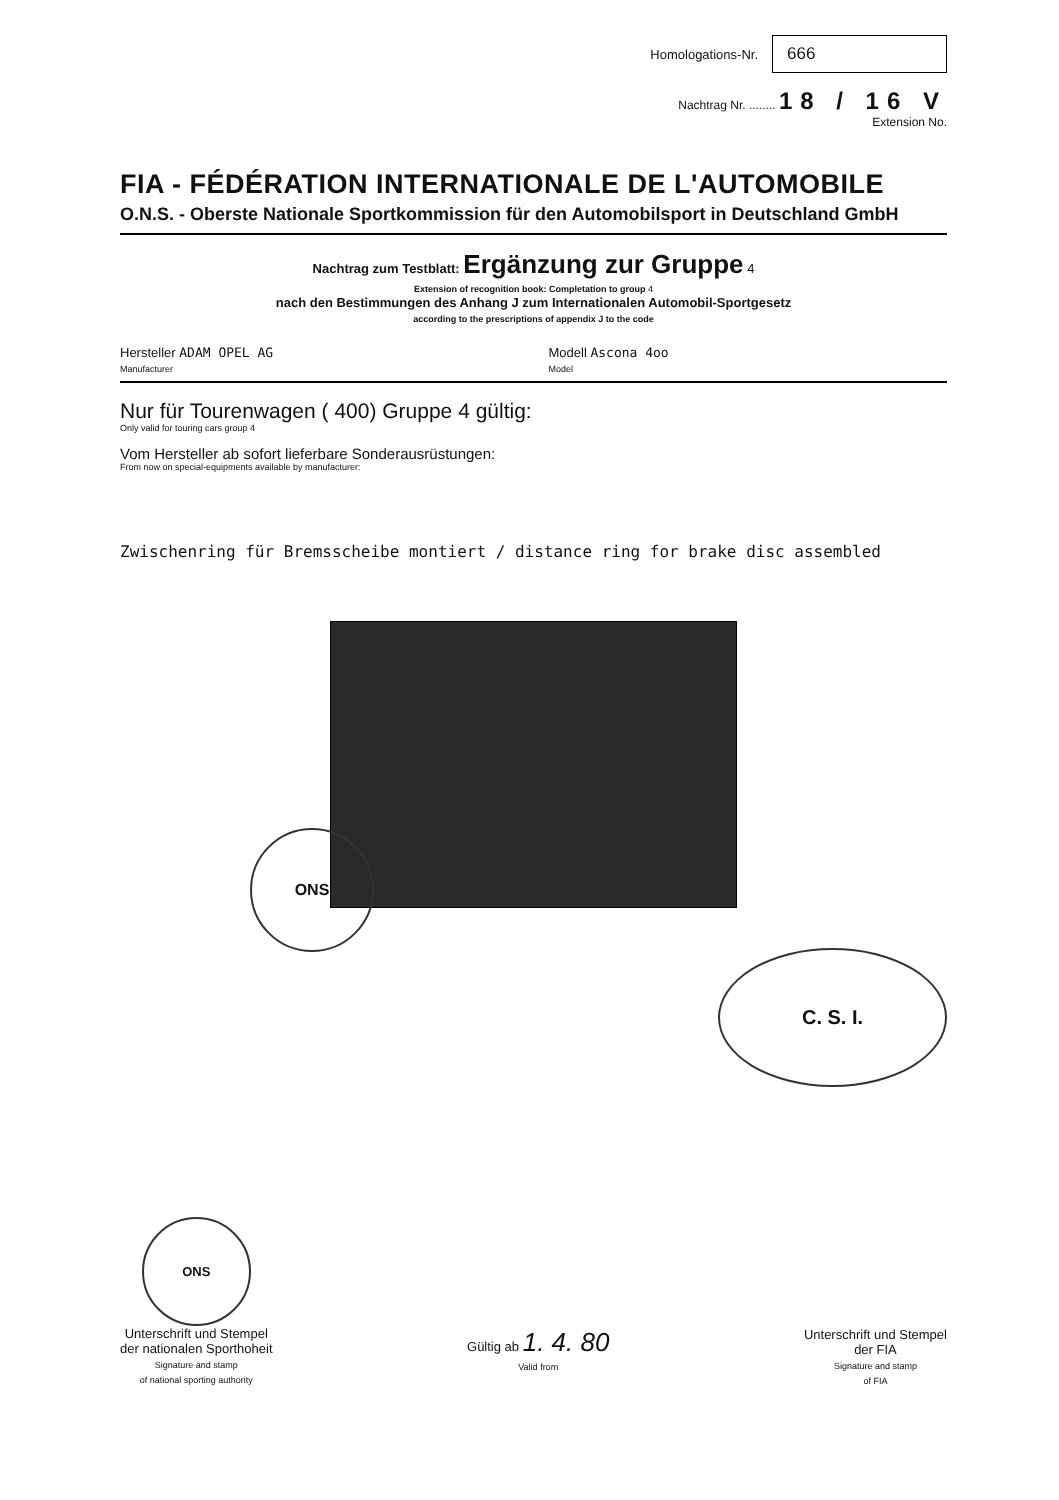Homologations-Nr.
666
Nachtrag Nr. ........ 18 / 16 V
Extension No.
FIA - FÉDÉRATION INTERNATIONALE DE L'AUTOMOBILE
O.N.S. - Oberste Nationale Sportkommission für den Automobilsport in Deutschland GmbH
Nachtrag zum Testblatt: Ergänzung zur Gruppe 4
Extension of recognition book: Completation to group 4
nach den Bestimmungen des Anhang J zum Internationalen Automobil-Sportgesetz
according to the prescriptions of appendix J to the code
Hersteller ADAM OPEL AG
Manufacturer
Modell Ascona 4oo
Model
Nur für Tourenwagen ( 400) Gruppe 4 gültig:
Only valid for touring cars group 4
Vom Hersteller ab sofort lieferbare Sonderausrüstungen:
From now on special-equipments available by manufacturer:
Zwischenring für Bremsscheibe montiert / distance ring for brake disc assembled
ONS
C. S. I.
ONS
Unterschrift und Stempel
der nationalen Sporthoheit
Signature and stamp
of national sporting authority
Gültig ab 1. 4. 80
Valid from
Unterschrift und Stempel
der FIA
Signature and stamp
of FIA